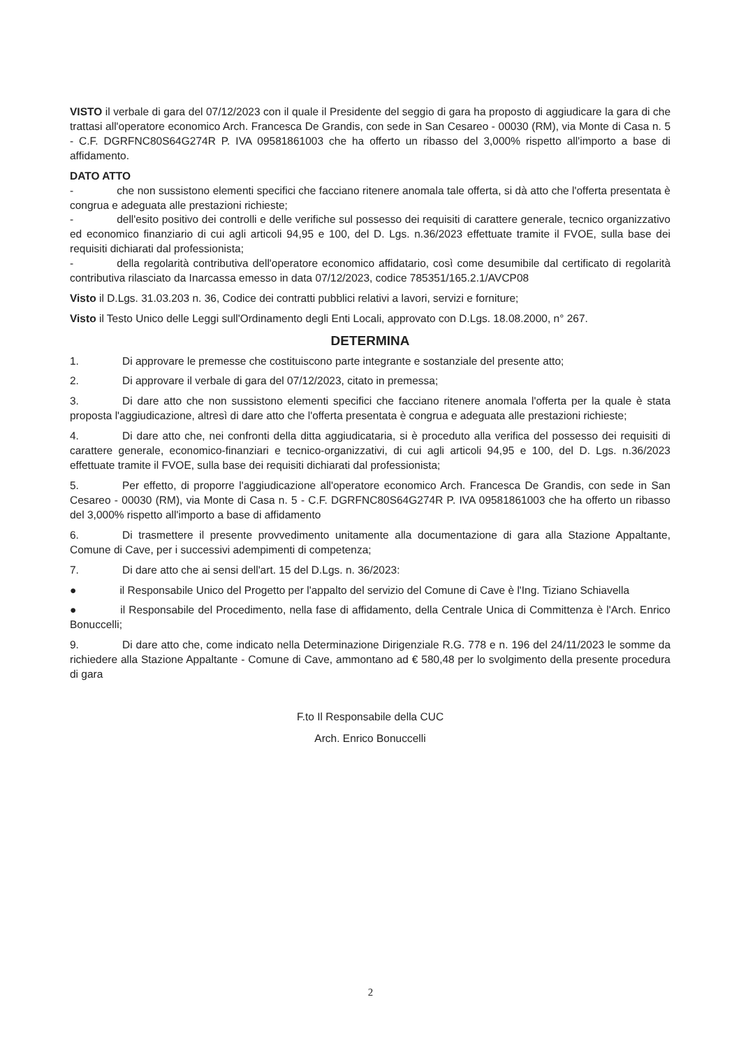VISTO il verbale di gara del 07/12/2023 con il quale il Presidente del seggio di gara ha proposto di aggiudicare la gara di che trattasi all'operatore economico Arch. Francesca De Grandis, con sede in San Cesareo - 00030 (RM), via Monte di Casa n. 5 - C.F. DGRFNC80S64G274R P. IVA 09581861003 che ha offerto un ribasso del 3,000% rispetto all'importo a base di affidamento.
DATO ATTO
- che non sussistono elementi specifici che facciano ritenere anomala tale offerta, si dà atto che l'offerta presentata è congrua e adeguata alle prestazioni richieste;
- dell'esito positivo dei controlli e delle verifiche sul possesso dei requisiti di carattere generale, tecnico organizzativo ed economico finanziario di cui agli articoli 94,95 e 100, del D. Lgs. n.36/2023 effettuate tramite il FVOE, sulla base dei requisiti dichiarati dal professionista;
- della regolarità contributiva dell'operatore economico affidatario, così come desumibile dal certificato di regolarità contributiva rilasciato da Inarcassa emesso in data 07/12/2023, codice 785351/165.2.1/AVCP08
Visto il D.Lgs. 31.03.203 n. 36, Codice dei contratti pubblici relativi a lavori, servizi e forniture;
Visto il Testo Unico delle Leggi sull'Ordinamento degli Enti Locali, approvato con D.Lgs. 18.08.2000, n° 267.
DETERMINA
1. Di approvare le premesse che costituiscono parte integrante e sostanziale del presente atto;
2. Di approvare il verbale di gara del 07/12/2023, citato in premessa;
3. Di dare atto che non sussistono elementi specifici che facciano ritenere anomala l'offerta per la quale è stata proposta l'aggiudicazione, altresì di dare atto che l'offerta presentata è congrua e adeguata alle prestazioni richieste;
4. Di dare atto che, nei confronti della ditta aggiudicataria, si è proceduto alla verifica del possesso dei requisiti di carattere generale, economico-finanziari e tecnico-organizzativi, di cui agli articoli 94,95 e 100, del D. Lgs. n.36/2023 effettuate tramite il FVOE, sulla base dei requisiti dichiarati dal professionista;
5. Per effetto, di proporre l'aggiudicazione all'operatore economico Arch. Francesca De Grandis, con sede in San Cesareo - 00030 (RM), via Monte di Casa n. 5 - C.F. DGRFNC80S64G274R P. IVA 09581861003 che ha offerto un ribasso del 3,000% rispetto all'importo a base di affidamento
6. Di trasmettere il presente provvedimento unitamente alla documentazione di gara alla Stazione Appaltante, Comune di Cave, per i successivi adempimenti di competenza;
7. Di dare atto che ai sensi dell'art. 15 del D.Lgs. n. 36/2023:
● il Responsabile Unico del Progetto per l'appalto del servizio del Comune di Cave è l'Ing. Tiziano Schiavella
● il Responsabile del Procedimento, nella fase di affidamento, della Centrale Unica di Committenza è l'Arch. Enrico Bonuccelli;
9. Di dare atto che, come indicato nella Determinazione Dirigenziale R.G. 778 e n. 196 del 24/11/2023 le somme da richiedere alla Stazione Appaltante - Comune di Cave, ammontano ad € 580,48 per lo svolgimento della presente procedura di gara
F.to Il Responsabile della CUC
Arch. Enrico Bonuccelli
2